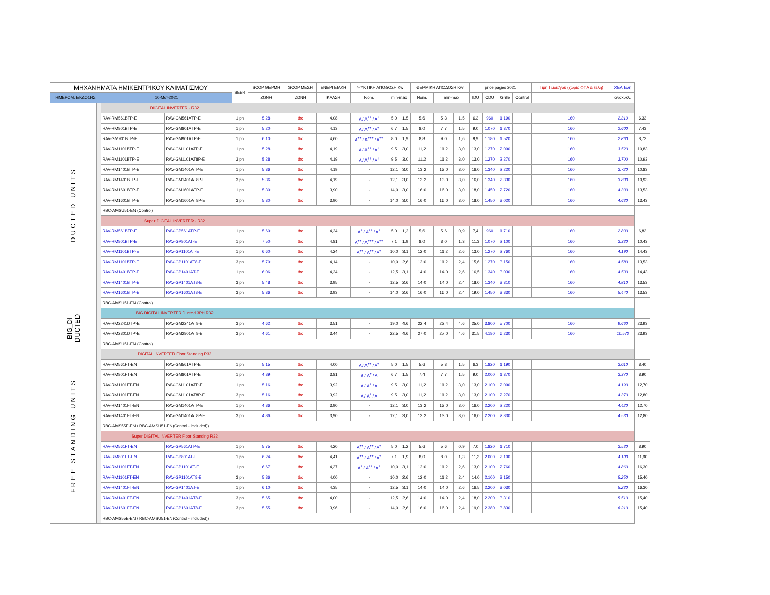| ΜΗΧΑΝΗΜΑΤΑ ΗΜΙΚΕΝΤΡΙΚΟΥ ΚΛΙΜΑΤΙΣΜΟΥ | | | | SEER | SCOP ΘΕΡΜΗ | SCOP ΜΕΣΗ | ΕΝΕΡΓΕΙΑΚΗ | ΨΥΚΤΙΚΗ ΑΠΟΔΟΣΗ Kw | | | ΘΕΡΜΙΚΗ ΑΠΟΔΟΣΗ Kw | | | price pages 2021 | | | | Τιμή Τιμοκ/γου (χωρίς ΦΠΑ & τέλη) | ΧΕΑ Τέλη | |
| --- | --- | --- | --- | --- | --- | --- | --- | --- | --- | --- | --- | --- | --- | --- | --- | --- | --- | --- | --- | --- |
| ΗΜΕΡΟΜ. ΕΚΔΟΣΗΣ | | 10-Μαϊ-2021 | | | ΖΩΝΗ | ΖΩΝΗ | ΚΛΑΣΗ | Nom. | min-max | | Nom. | min-max | | IDU | CDU | Grille | Control | | ανακυκλ. | |
| DUCTED UNITS | | DIGITAL INVERTER - R32 | | | | | | | | | | | | | | | | | | |
| | | RAV-RM561BTP-E | RAV-GM561ATP-E | 1 ph | 5,28 | tbc | 4,08 | A / A<sup>++</sup> / A<sup>+</sup> | 5,0 | 1,5 | 5,6 | 5,3 | 1,5 | 6,3 | 960 | 1.190 | | 160 | 2.310 | 6,33 |
| | | RAV-RM801BTP-E | RAV-GM801ATP-E | 1 ph | 5,20 | tbc | 4,13 | A / A<sup>++</sup> / A<sup>+</sup> | 6,7 | 1,5 | 8,0 | 7,7 | 1,5 | 9,0 | 1.070 | 1.370 | | 160 | 2.600 | 7,43 |
| | | RAV-GM901BTP-E | RAV-GM901ATP-E | 1 ph | 6,10 | tbc | 4,60 | A<sup>++</sup> / A<sup>+++</sup> / A<sup>++</sup> | 8,0 | 1,9 | 8,8 | 9,0 | 1,6 | 9,9 | 1.180 | 1.520 | | 160 | 2.860 | 8,73 |
| | | RAV-RM1101BTP-E | RAV-GM1101ATP-E | 1 ph | 5,28 | tbc | 4,19 | A / A<sup>++</sup> / A<sup>+</sup> | 9,5 | 3,0 | 11,2 | 11,2 | 3,0 | 13,0 | 1.270 | 2.090 | | 160 | 3.520 | 10,83 |
| | | RAV-RM1101BTP-E | RAV-GM1101AT8P-E | 3 ph | 5,28 | tbc | 4,19 | A / A<sup>++</sup> / A<sup>+</sup> | 9,5 | 3,0 | 11,2 | 11,2 | 3,0 | 13,0 | 1.270 | 2.270 | | 160 | 3.700 | 10,93 |
| | | RAV-RM1401BTP-E | RAV-GM1401ATP-E | 1 ph | 5,36 | tbc | 4,19 | - | 12,1 | 3,0 | 13,2 | 13,0 | 3,0 | 16,0 | 1.340 | 2.220 | | 160 | 3.720 | 10,83 |
| | | RAV-RM1401BTP-E | RAV-GM1401AT8P-E | 3 ph | 5,36 | tbc | 4,19 | - | 12,1 | 3,0 | 13,2 | 13,0 | 3,0 | 16,0 | 1.340 | 2.330 | | 160 | 3.830 | 10,93 |
| | | RAV-RM1601BTP-E | RAV-GM1601ATP-E | 1 ph | 5,30 | tbc | 3,90 | - | 14,0 | 3,0 | 16,0 | 16,0 | 3,0 | 18,0 | 1.450 | 2.720 | | 160 | 4.330 | 13,53 |
| | | RAV-RM1601BTP-E | RAV-GM1601AT8P-E | 3 ph | 5,30 | tbc | 3,90 | - | 14,0 | 3,0 | 16,0 | 16,0 | 3,0 | 18,0 | 1.450 | 3.020 | | 160 | 4.630 | 13,43 |
| | | RBC-AMSU51-EN (Control) | | | | | | | | | | | | | | | | | | |
| | | Super DIGITAL INVERTER - R32 | | | | | | | | | | | | | | | | | | |
| | | RAV-RM561BTP-E | RAV-GP561ATP-E | 1 ph | 5,60 | tbc | 4,24 | A<sup>+</sup> / A<sup>++</sup> / A<sup>+</sup> | 5,0 | 1,2 | 5,6 | 5,6 | 0,9 | 7,4 | 960 | 1.710 | | 160 | 2.830 | 6,83 |
| | | RAV-RM801BTP-E | RAV-GP801AT-E | 1 ph | 7,50 | tbc | 4,81 | A<sup>++</sup> / A<sup>+++</sup> / A<sup>++</sup> | 7,1 | 1,9 | 8,0 | 8,0 | 1,3 | 11,3 | 1.070 | 2.100 | | 160 | 3.330 | 10,43 |
| | | RAV-RM1101BTP-E | RAV-GP1101AT-E | 1 ph | 6,60 | tbc | 4,24 | A<sup>++</sup> / A<sup>++</sup> / A<sup>+</sup> | 10,0 | 3,1 | 12,0 | 11,2 | 2,6 | 13,0 | 1.270 | 2.760 | | 160 | 4.190 | 14,43 |
| | | RAV-RM1101BTP-E | RAV-GP1101AT8-E | 3 ph | 5,70 | tbc | 4,14 | - | 10,0 | 2,6 | 12,0 | 11,2 | 2,4 | 15,6 | 1.270 | 3.150 | | 160 | 4.580 | 13,53 |
| | | RAV-RM1401BTP-E | RAV-GP1401AT-E | 1 ph | 6,06 | tbc | 4,24 | - | 12,5 | 3,1 | 14,0 | 14,0 | 2,6 | 16,5 | 1.340 | 3.030 | | 160 | 4.530 | 14,43 |
| | | RAV-RM1401BTP-E | RAV-GP1401AT8-E | 3 ph | 5,48 | tbc | 3,95 | - | 12,5 | 2,6 | 14,0 | 14,0 | 2,4 | 18,0 | 1.340 | 3.310 | | 160 | 4.810 | 13,53 |
| | | RAV-RM1601BTP-E | RAV-GP1601AT8-E | 3 ph | 5,36 | tbc | 3,93 | - | 14,0 | 2,6 | 16,0 | 16,0 | 2,4 | 19,0 | 1.450 | 3.830 | | 160 | 5.440 | 13,53 |
| | | RBC-AMSU51-EN (Control) | | | | | | | | | | | | | | | | | | |
| BIG_DI DUCTED | | BIG DIGITAL INVERTER Ducted 3PH R32 | | | | | | | | | | | | | | | | | | |
| | | RAV-RM2241DTP-E | RAV-GM2241AT8-E | 3 ph | 4,62 | tbc | 3,51 | - | 19,0 | 4,6 | 22,4 | 22,4 | 4,6 | 25,0 | 3.800 | 5.700 | | 160 | 9.660 | 23,93 |
| | | RAV-RM2801DTP-E | RAV-GM2801AT8-E | 3 ph | 4,61 | tbc | 3,44 | - | 22,5 | 4,6 | 27,0 | 27,0 | 4,6 | 31,5 | 4.180 | 6.230 | | 160 | 10.570 | 23,93 |
| | | RBC-AMSU51-EN (Control) | | | | | | | | | | | | | | | | | | |
| FREE STANDING UNITS | | DIGITAL INVERTER Floor Standing R32 | | | | | | | | | | | | | | | | | | |
| | | RAV-RM561FT-EN | RAV-GM561ATP-E | 1 ph | 5,15 | tbc | 4,00 | A / A<sup>++</sup> / A<sup>+</sup> | 5,0 | 1,5 | 5,6 | 5,3 | 1,5 | 6,3 | 1.820 | 1.190 | | | 3.010 | 8,40 |
| | | RAV-RM801FT-EN | RAV-GM801ATP-E | 1 ph | 4,89 | tbc | 3,81 | B / A<sup>+</sup> / A | 6,7 | 1,5 | 7,4 | 7,7 | 1,5 | 9,0 | 2.000 | 1.370 | | | 3.370 | 8,90 |
| | | RAV-RM1101FT-EN | RAV-GM1101ATP-E | 1 ph | 5,16 | tbc | 3,92 | A / A<sup>+</sup> / A | 9,5 | 3,0 | 11,2 | 11,2 | 3,0 | 13,0 | 2.100 | 2.090 | | | 4.190 | 12,70 |
| | | RAV-RM1101FT-EN | RAV-GM1101AT8P-E | 3 ph | 5,16 | tbc | 3,92 | A / A<sup>+</sup> / A | 9,5 | 3,0 | 11,2 | 11,2 | 3,0 | 13,0 | 2.100 | 2.270 | | | 4.370 | 12,80 |
| | | RAV-RM1401FT-EN | RAV-GM1401ATP-E | 1 ph | 4,86 | tbc | 3,90 | - | 12,1 | 3,0 | 13,2 | 13,0 | 3,0 | 16,0 | 2.200 | 2.220 | | | 4.420 | 12,70 |
| | | RAV-RM1401FT-EN | RAV-GM1401AT8P-E | 3 ph | 4,86 | tbc | 3,90 | - | 12,1 | 3,0 | 13,2 | 13,0 | 3,0 | 16,0 | 2.200 | 2.330 | | | 4.530 | 12,80 |
| | | RBC-AMS55E-EN / RBC-AMSU51-EN(Control - included)) | | | | | | | | | | | | | | | | | | |
| | | Super DIGITAL INVERTER Floor Standing R32 | | | | | | | | | | | | | | | | | | |
| | | RAV-RM561FT-EN | RAV-GP561ATP-E | 1 ph | 5,75 | tbc | 4,20 | A<sup>++</sup> / A<sup>++</sup> / A<sup>+</sup> | 5,0 | 1,2 | 5,6 | 5,6 | 0,9 | 7,0 | 1.820 | 1.710 | | | 3.530 | 8,90 |
| | | RAV-RM801FT-EN | RAV-GP801AT-E | 1 ph | 6,24 | tbc | 4,41 | A<sup>++</sup> / A<sup>++</sup> / A<sup>+</sup> | 7,1 | 1,9 | 8,0 | 8,0 | 1,3 | 11,3 | 2.000 | 2.100 | | | 4.100 | 11,90 |
| | | RAV-RM1101FT-EN | RAV-GP1101AT-E | 1 ph | 6,67 | tbc | 4,37 | A<sup>+</sup> / A<sup>++</sup> / A<sup>+</sup> | 10,0 | 3,1 | 12,0 | 11,2 | 2,6 | 13,0 | 2.100 | 2.760 | | | 4.860 | 16,30 |
| | | RAV-RM1101FT-EN | RAV-GP1101AT8-E | 3 ph | 5,86 | tbc | 4,00 | - | 10,0 | 2,6 | 12,0 | 11,2 | 2,4 | 14,0 | 2.100 | 3.150 | | | 5.250 | 15,40 |
| | | RAV-RM1401FT-EN | RAV-GP1401AT-E | 1 ph | 6,10 | tbc | 4,35 | - | 12,5 | 3,1 | 14,0 | 14,0 | 2,6 | 16,5 | 2.200 | 3.030 | | | 5.230 | 16,30 |
| | | RAV-RM1401FT-EN | RAV-GP1401AT8-E | 3 ph | 5,65 | tbc | 4,00 | - | 12,5 | 2,6 | 14,0 | 14,0 | 2,4 | 18,0 | 2.200 | 3.310 | | | 5.510 | 15,40 |
| | | RAV-RM1601FT-EN | RAV-GP1601AT8-E | 3 ph | 5,55 | tbc | 3,96 | - | 14,0 | 2,6 | 16,0 | 16,0 | 2,4 | 19,0 | 2.380 | 3.830 | | | 6.210 | 15,40 |
| | | RBC-AMS55E-EN / RBC-AMSU51-EN(Control - included)) | | | | | | | | | | | | | | | | | | |